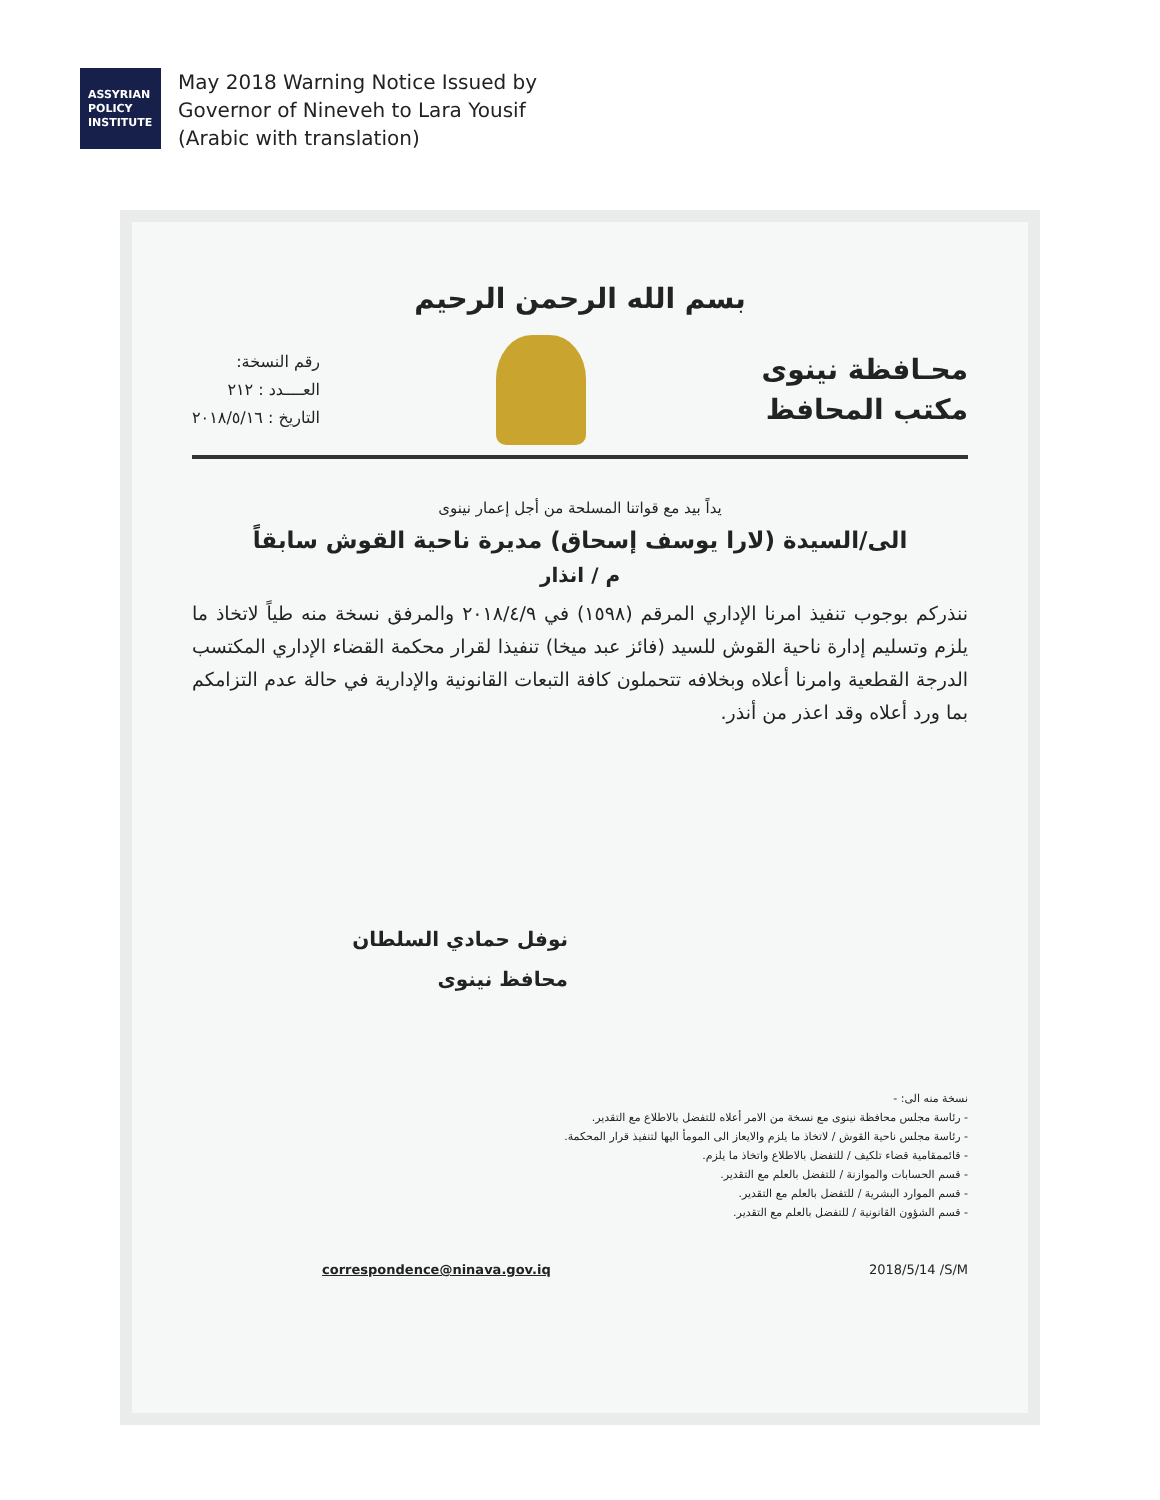ASSYRIAN
POLICY
INSTITUTE
May 2018 Warning Notice Issued by
Governor of Nineveh to Lara Yousif
(Arabic with translation)
بسم الله الرحمن الرحيم
محـافظة نينوى
مكتب المحافظ
رقم النسخة:
العــــدد : ٢١٢
التاريخ : ٢٠١٨/٥/١٦
يداً بيد مع قواتنا المسلحة من أجل إعمار نينوى
الى/السيدة (لارا يوسف إسحاق) مديرة ناحية القوش سابقاً
م / انذار
ننذركم بوجوب تنفيذ امرنا الإداري المرقم (١٥٩٨) في ٢٠١٨/٤/٩ والمرفق نسخة منه طياً لاتخاذ ما يلزم وتسليم إدارة ناحية القوش للسيد (فائز عبد ميخا) تنفيذا لقرار محكمة القضاء الإداري المكتسب الدرجة القطعية وامرنا أعلاه وبخلافه تتحملون كافة التبعات القانونية والإدارية في حالة عدم التزامكم بما ورد أعلاه وقد اعذر من أنذر.
نوفل حمادي السلطان
محافظ نينوى
نسخة منه الى: -
- رئاسة مجلس محافظة نينوى مع نسخة من الامر أعلاه للتفضل بالاطلاع مع التقدير.
- رئاسة مجلس ناحية القوش / لاتخاذ ما يلزم والايعاز الى المومأ اليها لتنفيذ قرار المحكمة.
- قائممقامية قضاء تلكيف / للتفضل بالاطلاع واتخاذ ما يلزم.
- قسم الحسابات والموازنة / للتفضل بالعلم مع التقدير.
- قسم الموارد البشرية / للتفضل بالعلم مع التقدير.
- قسم الشؤون القانونية / للتفضل بالعلم مع التقدير.
correspondence@ninava.gov.iq 2018/5/14 /S/M